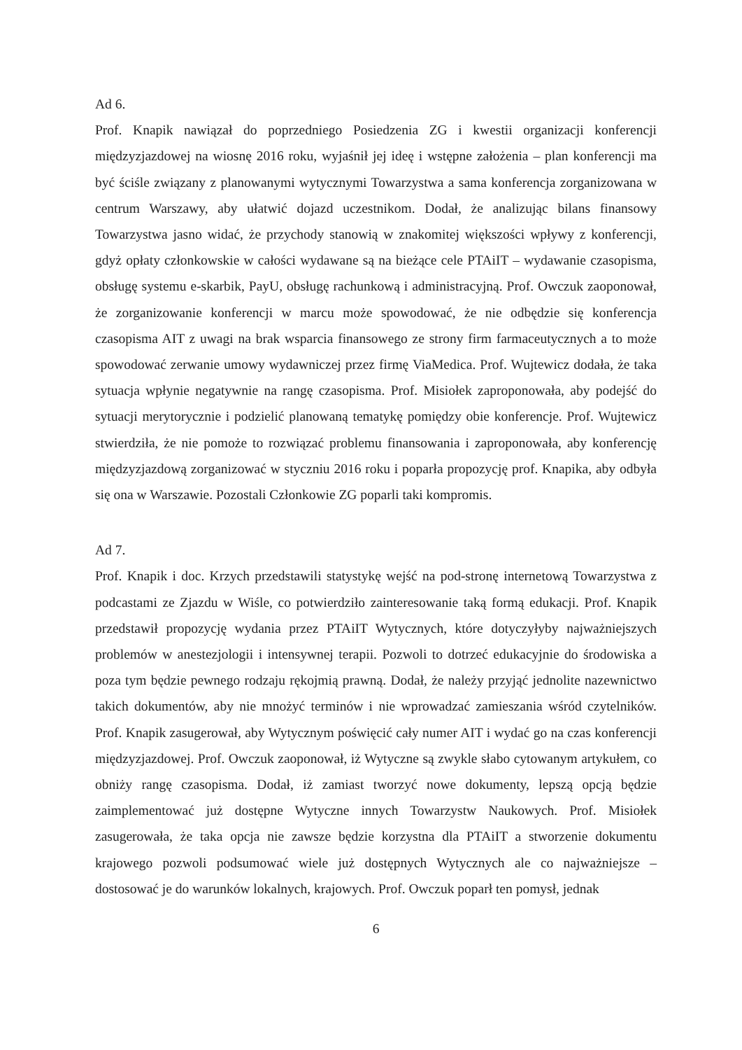Ad 6.
Prof. Knapik nawiązał do poprzedniego Posiedzenia ZG i kwestii organizacji konferencji międzyzjazdowej na wiosnę 2016 roku, wyjaśnił jej ideę i wstępne założenia – plan konferencji ma być ściśle związany z planowanymi wytycznymi Towarzystwa a sama konferencja zorganizowana w centrum Warszawy, aby ułatwić dojazd uczestnikom. Dodał, że analizując bilans finansowy Towarzystwa jasno widać, że przychody stanowią w znakomitej większości wpływy z konferencji, gdyż opłaty członkowskie w całości wydawane są na bieżące cele PTAiIT – wydawanie czasopisma, obsługę systemu e-skarbik, PayU, obsługę rachunkową i administracyjną. Prof. Owczuk zaoponował, że zorganizowanie konferencji w marcu może spowodować, że nie odbędzie się konferencja czasopisma AIT z uwagi na brak wsparcia finansowego ze strony firm farmaceutycznych a to może spowodować zerwanie umowy wydawniczej przez firmę ViaMedica. Prof. Wujtewicz dodała, że taka sytuacja wpłynie negatywnie na rangę czasopisma. Prof. Misiołek zaproponowała, aby podejść do sytuacji merytorycznie i podzielić planowaną tematykę pomiędzy obie konferencje. Prof. Wujtewicz stwierdziła, że nie pomoże to rozwiązać problemu finansowania i zaproponowała, aby konferencję międzyzjazdową zorganizować w styczniu 2016 roku i poparła propozycję prof. Knapika, aby odbyła się ona w Warszawie. Pozostali Członkowie ZG poparli taki kompromis.
Ad 7.
Prof. Knapik i doc. Krzych przedstawili statystykę wejść na pod-stronę internetową Towarzystwa z podcastami ze Zjazdu w Wiśle, co potwierdziło zainteresowanie taką formą edukacji. Prof. Knapik przedstawił propozycję wydania przez PTAiIT Wytycznych, które dotyczyłyby najważniejszych problemów w anestezjologii i intensywnej terapii. Pozwoli to dotrzeć edukacyjnie do środowiska a poza tym będzie pewnego rodzaju rękojmią prawną. Dodał, że należy przyjąć jednolite nazewnictwo takich dokumentów, aby nie mnożyć terminów i nie wprowadzać zamieszania wśród czytelników. Prof. Knapik zasugerował, aby Wytycznym poświęcić cały numer AIT i wydać go na czas konferencji międzyzjazdowej. Prof. Owczuk zaoponował, iż Wytyczne są zwykle słabo cytowanym artykułem, co obniży rangę czasopisma. Dodał, iż zamiast tworzyć nowe dokumenty, lepszą opcją będzie zaimplementować już dostępne Wytyczne innych Towarzystw Naukowych. Prof. Misiołek zasugerowała, że taka opcja nie zawsze będzie korzystna dla PTAiIT a stworzenie dokumentu krajowego pozwoli podsumować wiele już dostępnych Wytycznych ale co najważniejsze – dostosować je do warunków lokalnych, krajowych. Prof. Owczuk poparł ten pomysł, jednak
6